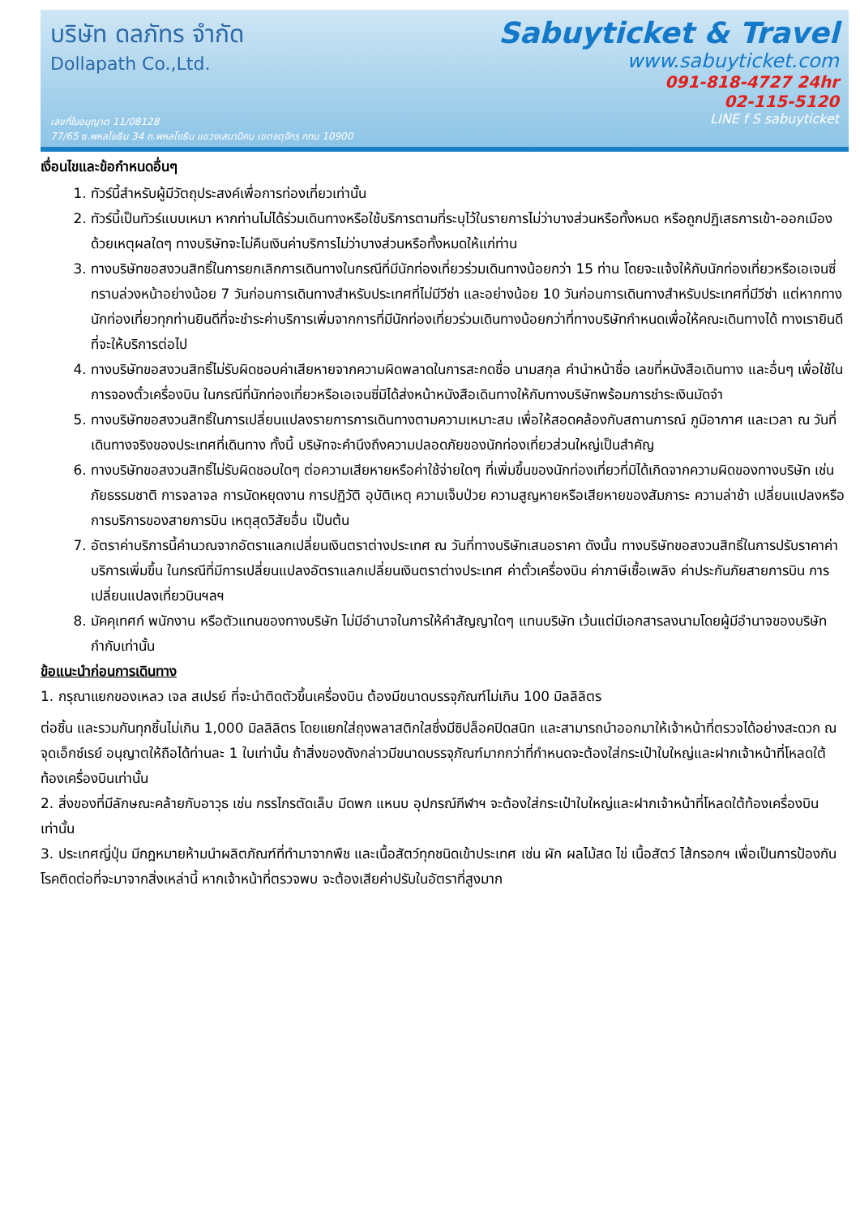บริษัท ดลภัทร จำกัด
Dollapath Co.,Ltd.
เลขที่ใบอนุญาต 11/08128
77/65 ซ.พหลโยธิน 34 ถ.พหลโยธิน แขวงเสนานิคม เขตจตุจักร กทม 10900
Sabuyticket & Travel
www.sabuyticket.com
091-818-4727 24hr
02-115-5120
LINE f S sabuyticket
เงื่อนไขและข้อกำหนดอื่นๆ
1. ทัวร์นี้สำหรับผู้มีวัตถุประสงค์เพื่อการท่องเที่ยวเท่านั้น
2. ทัวร์นี้เป็นทัวร์แบบเหมา หากท่านไม่ได้ร่วมเดินทางหรือใช้บริการตามที่ระบุไว้ในรายการไม่ว่าบางส่วนหรือทั้งหมด หรือถูกปฏิเสธการเข้า-ออกเมืองด้วยเหตุผลใดๆ ทางบริษัทจะไม่คืนเงินค่าบริการไม่ว่าบางส่วนหรือทั้งหมดให้แก่ท่าน
3. ทางบริษัทขอสงวนสิทธิ์ในการยกเลิกการเดินทางในกรณีที่มีนักท่องเที่ยวร่วมเดินทางน้อยกว่า 15 ท่าน โดยจะแจ้งให้กับนักท่องเที่ยวหรือเอเจนซี่ทราบล่วงหน้าอย่างน้อย 7 วันก่อนการเดินทางสำหรับประเทศที่ไม่มีวีซ่า และอย่างน้อย 10 วันก่อนการเดินทางสำหรับประเทศที่มีวีซ่า แต่หากทางนักท่องเที่ยวทุกท่านยินดีที่จะชำระค่าบริการเพิ่มจากการที่มีนักท่องเที่ยวร่วมเดินทางน้อยกว่าที่ทางบริษัทกำหนดเพื่อให้คณะเดินทางได้ ทางเรายินดีที่จะให้บริการต่อไป
4. ทางบริษัทขอสงวนสิทธิ์ไม่รับผิดชอบค่าเสียหายจากความผิดพลาดในการสะกดชื่อ นามสกุล คำนำหน้าชื่อ เลขที่หนังสือเดินทาง และอื่นๆ เพื่อใช้ในการจองตั๋วเครื่องบิน ในกรณีที่นักท่องเที่ยวหรือเอเจนซี่มิได้ส่งหน้าหนังสือเดินทางให้กับทางบริษัทพร้อมการชำระเงินมัดจำ
5. ทางบริษัทขอสงวนสิทธิ์ในการเปลี่ยนแปลงรายการการเดินทางตามความเหมาะสม เพื่อให้สอดคล้องกับสถานการณ์ ภูมิอากาศ และเวลา ณ วันที่เดินทางจริงของประเทศที่เดินทาง ทั้งนี้ บริษัทจะคำนึงถึงความปลอดภัยของนักท่องเที่ยวส่วนใหญ่เป็นสำคัญ
6. ทางบริษัทขอสงวนสิทธิ์ไม่รับผิดชอบใดๆ ต่อความเสียหายหรือค่าใช้จ่ายใดๆ ที่เพิ่มขึ้นของนักท่องเที่ยวที่มิได้เกิดจากความผิดของทางบริษัท เช่น ภัยธรรมชาติ การจลาจล การนัดหยุดงาน การปฏิวัติ อุบัติเหตุ ความเจ็บป่วย ความสูญหายหรือเสียหายของสัมภาระ ความล่าช้า เปลี่ยนแปลงหรือการบริการของสายการบิน เหตุสุดวิสัยอื่น เป็นต้น
7. อัตราค่าบริการนี้คำนวณจากอัตราแลกเปลี่ยนเงินตราต่างประเทศ ณ วันที่ทางบริษัทเสนอราคา ดังนั้น ทางบริษัทขอสงวนสิทธิ์ในการปรับราคาค่าบริการเพิ่มขึ้น ในกรณีที่มีการเปลี่ยนแปลงอัตราแลกเปลี่ยนเงินตราต่างประเทศ ค่าตั๋วเครื่องบิน ค่าภาษีเชื้อเพลิง ค่าประกันภัยสายการบิน การเปลี่ยนแปลงเที่ยวบินฯลฯ
8. มัคคุเทศก์ พนักงาน หรือตัวแทนของทางบริษัท ไม่มีอำนาจในการให้คำสัญญาใดๆ แทนบริษัท เว้นแต่มีเอกสารลงนามโดยผู้มีอำนาจของบริษัทกำกับเท่านั้น
ข้อแนะนำก่อนการเดินทาง
1. กรุณาแยกของเหลว เจล สเปรย์ ที่จะนำติดตัวขึ้นเครื่องบิน ต้องมีขนาดบรรจุภัณฑ์ไม่เกิน 100 มิลลิลิตร
ต่อชิ้น และรวมกันทุกชิ้นไม่เกิน 1,000 มิลลิลิตร โดยแยกใส่ถุงพลาสติกใสซึ่งมีซิปล็อคปิดสนิท และสามารถนำออกมาให้เจ้าหน้าที่ตรวจได้อย่างสะดวก ณ จุดเอ็กซ์เรย์ อนุญาตให้ถือได้ท่านละ 1 ใบเท่านั้น ถ้าสิ่งของดังกล่าวมีขนาดบรรจุภัณฑ์มากกว่าที่กำหนดจะต้องใส่กระเป๋าใบใหญ่และฝากเจ้าหน้าที่โหลดใต้ท้องเครื่องบินเท่านั้น
2. สิ่งของที่มีลักษณะคล้ายกับอาวุธ เช่น กรรไกรตัดเล็บ มีดพก แหนบ อุปกรณ์กีฬาฯ จะต้องใส่กระเป๋าใบใหญ่และฝากเจ้าหน้าที่โหลดใต้ท้องเครื่องบินเท่านั้น
3. ประเทศญี่ปุ่น มีกฎหมายห้ามนำผลิตภัณฑ์ที่ทำมาจากพืช และเนื้อสัตว์ทุกชนิดเข้าประเทศ เช่น ผัก ผลไม้สด ไข่ เนื้อสัตว์ ไส้กรอกฯ เพื่อเป็นการป้องกันโรคติดต่อที่จะมาจากสิ่งเหล่านี้ หากเจ้าหน้าที่ตรวจพบ จะต้องเสียค่าปรับในอัตราที่สูงมาก